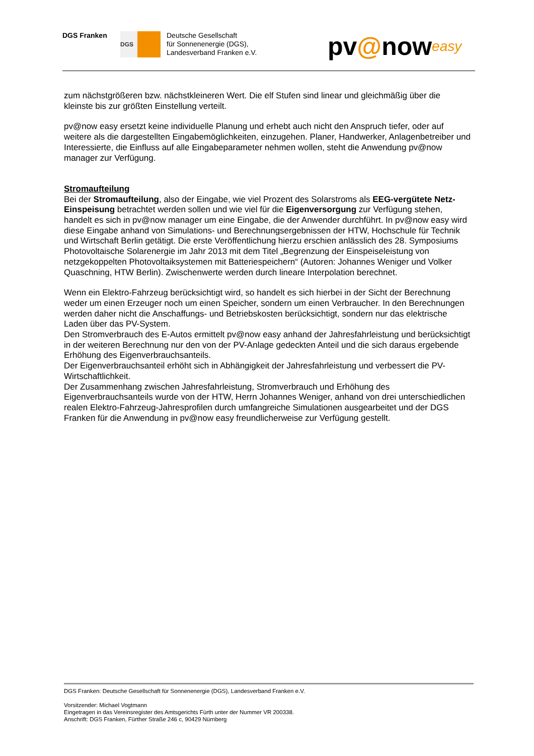DGS Franken
DGS
Deutsche Gesellschaft
für Sonnenenergie (DGS),
Landesverband Franken e.V.
pv@noweasy
zum nächstgrößeren bzw. nächstkleineren Wert. Die elf Stufen sind linear und gleichmäßig über die kleinste bis zur größten Einstellung verteilt.
pv@now easy ersetzt keine individuelle Planung und erhebt auch nicht den Anspruch tiefer, oder auf weitere als die dargestellten Eingabemöglichkeiten, einzugehen. Planer, Handwerker, Anlagenbetreiber und Interessierte, die Einfluss auf alle Eingabeparameter nehmen wollen, steht die Anwendung pv@now manager zur Verfügung.
Stromaufteilung
Bei der Stromaufteilung, also der Eingabe, wie viel Prozent des Solarstroms als EEG-vergütete Netz-Einspeisung betrachtet werden sollen und wie viel für die Eigenversorgung zur Verfügung stehen, handelt es sich in pv@now manager um eine Eingabe, die der Anwender durchführt. In pv@now easy wird diese Eingabe anhand von Simulations- und Berechnungsergebnissen der HTW, Hochschule für Technik und Wirtschaft Berlin getätigt. Die erste Veröffentlichung hierzu erschien anlässlich des 28. Symposiums Photovoltaische Solarenergie im Jahr 2013 mit dem Titel „Begrenzung der Einspeiseleistung von netzgekoppelten Photovoltaiksystemen mit Batteriespeichern“ (Autoren: Johannes Weniger und Volker Quaschning, HTW Berlin). Zwischenwerte werden durch lineare Interpolation berechnet.
Wenn ein Elektro-Fahrzeug berücksichtigt wird, so handelt es sich hierbei in der Sicht der Berechnung weder um einen Erzeuger noch um einen Speicher, sondern um einen Verbraucher. In den Berechnungen werden daher nicht die Anschaffungs- und Betriebskosten berücksichtigt, sondern nur das elektrische Laden über das PV-System.
Den Stromverbrauch des E-Autos ermittelt pv@now easy anhand der Jahresfahrleistung und berücksichtigt in der weiteren Berechnung nur den von der PV-Anlage gedeckten Anteil und die sich daraus ergebende Erhöhung des Eigenverbrauchsanteils.
Der Eigenverbrauchsanteil erhöht sich in Abhängigkeit der Jahresfahrleistung und verbessert die PV-Wirtschaftlichkeit.
Der Zusammenhang zwischen Jahresfahrleistung, Stromverbrauch und Erhöhung des Eigenverbrauchsanteils wurde von der HTW, Herrn Johannes Weniger, anhand von drei unterschiedlichen realen Elektro-Fahrzeug-Jahresprofilen durch umfangreiche Simulationen ausgearbeitet und der DGS Franken für die Anwendung in pv@now easy freundlicherweise zur Verfügung gestellt.
DGS Franken: Deutsche Gesellschaft für Sonnenenergie (DGS), Landesverband Franken e.V.
Vorsitzender: Michael Vogtmann
Eingetragen in das Vereinsregister des Amtsgerichts Fürth unter der Nummer VR 200338.
Anschrift: DGS Franken, Fürther Straße 246 c, 90429 Nürnberg